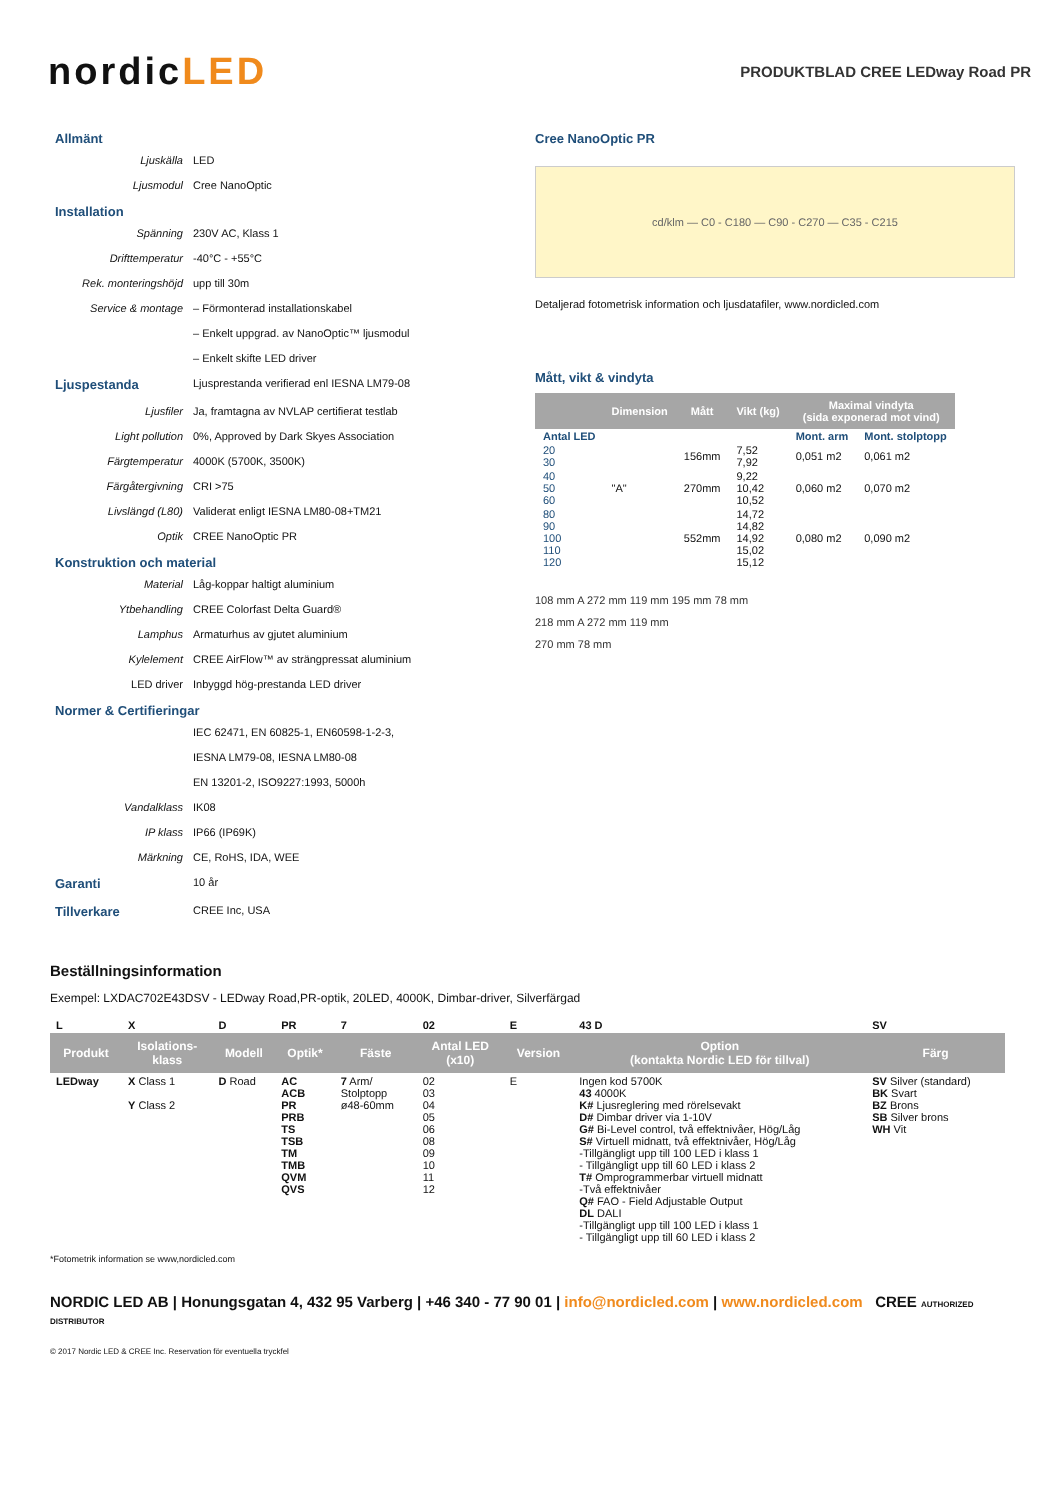nordicLED
PRODUKTBLAD CREE LEDway Road PR
Allmänt
Ljuskälla LED
Ljusmodul Cree NanoOptic
Installation
Spänning 230V AC, Klass 1
Drifttemperatur -40°C - +55°C
Rek. monteringshöjd upp till 30m
Service & montage – Förmonterad installationskabel
– Enkelt uppgrad. av NanoOptic™ ljusmodul
– Enkelt skifte LED driver
Ljuspestanda Ljusprestanda verifierad enl IESNA LM79-08
Ljusfiler Ja, framtagna av NVLAP certifierat testlab
Light pollution 0%, Approved by Dark Skyes Association
Färgtemperatur 4000K (5700K, 3500K)
Färgåtergivning CRI >75
Livslängd (L80) Validerat enligt IESNA LM80-08+TM21
Optik CREE NanoOptic PR
Konstruktion och material
Material Låg-koppar haltigt aluminium
Ytbehandling CREE Colorfast Delta Guard®
Lamphus Armaturhus av gjutet aluminium
Kylelement CREE AirFlow™ av strängpressat aluminium
LED driver Inbyggd hög-prestanda LED driver
Normer & Certifieringar
IEC 62471, EN 60825-1, EN60598-1-2-3,
IESNA LM79-08, IESNA LM80-08
EN 13201-2, ISO9227:1993, 5000h
Vandalklass IK08
IP klass IP66 (IP69K)
Märkning CE, RoHS, IDA, WEE
Garanti 10 år
Tillverkare CREE Inc, USA
Cree NanoOptic PR
cd/klm — C0 - C180 — C90 - C270 — C35 - C215
Detaljerad fotometrisk information och ljusdatafiler, www.nordicled.com
Mått, vikt & vindyta
| | Dimension | Mått | Vikt (kg) | Maximal vindyta (sida exponerad mot vind) | |
| --- | --- | --- | --- | --- | --- |
| Antal LED | | | | Mont. arm | Mont. stolptopp |
| 20 30 | | 156mm | 7,52 7,92 | 0,051 m2 | 0,061 m2 |
| 40 50 60 | "A" | 270mm | 9,22 10,42 10,52 | 0,060 m2 | 0,070 m2 |
| 80 90 100 110 120 | | 552mm | 14,72 14,82 14,92 15,02 15,12 | 0,080 m2 | 0,090 m2 |
108 mm A 272 mm 119 mm 195 mm 78 mm
218 mm A 272 mm 119 mm
270 mm 78 mm
Beställningsinformation
Exempel: LXDAC702E43DSV - LEDway Road,PR-optik, 20LED, 4000K, Dimbar-driver, Silverfärgad
| L | X | D | PR | 7 | 02 | E | 43 D | SV |
| Produkt | Isolations- klass | Modell | Optik* | Fäste | Antal LED (x10) | Version | Option (kontakta Nordic LED för tillval) | Färg |
| LEDway | X Class 1 Y Class 2 | D Road | AC ACB PR PRB TS TSB TM TMB QVM QVS | 7 Arm/ Stolptopp ø48-60mm | 02 03 04 05 06 08 09 10 11 12 | E | Ingen kod 5700K 43 4000K K# Ljusreglering med rörelsevakt D# Dimbar driver via 1-10V G# Bi-Level control, två effektnivåer, Hög/Låg S# Virtuell midnatt, två effektnivåer, Hög/Låg -Tillgängligt upp till 100 LED i klass 1 - Tillgängligt upp till 60 LED i klass 2 T# Omprogrammerbar virtuell midnatt -Två effektnivåer Q# FAO - Field Adjustable Output DL DALI -Tillgängligt upp till 100 LED i klass 1 - Tillgängligt upp till 60 LED i klass 2 | SV Silver (standard) BK Svart BZ Brons SB Silver brons WH Vit |
*Fotometrik information se www,nordicled.com
NORDIC LED AB | Honungsgatan 4, 432 95 Varberg | +46 340 - 77 90 01 | info@nordicled.com | www.nordicled.com CREE AUTHORIZED DISTRIBUTOR
© 2017 Nordic LED & CREE Inc. Reservation för eventuella tryckfel